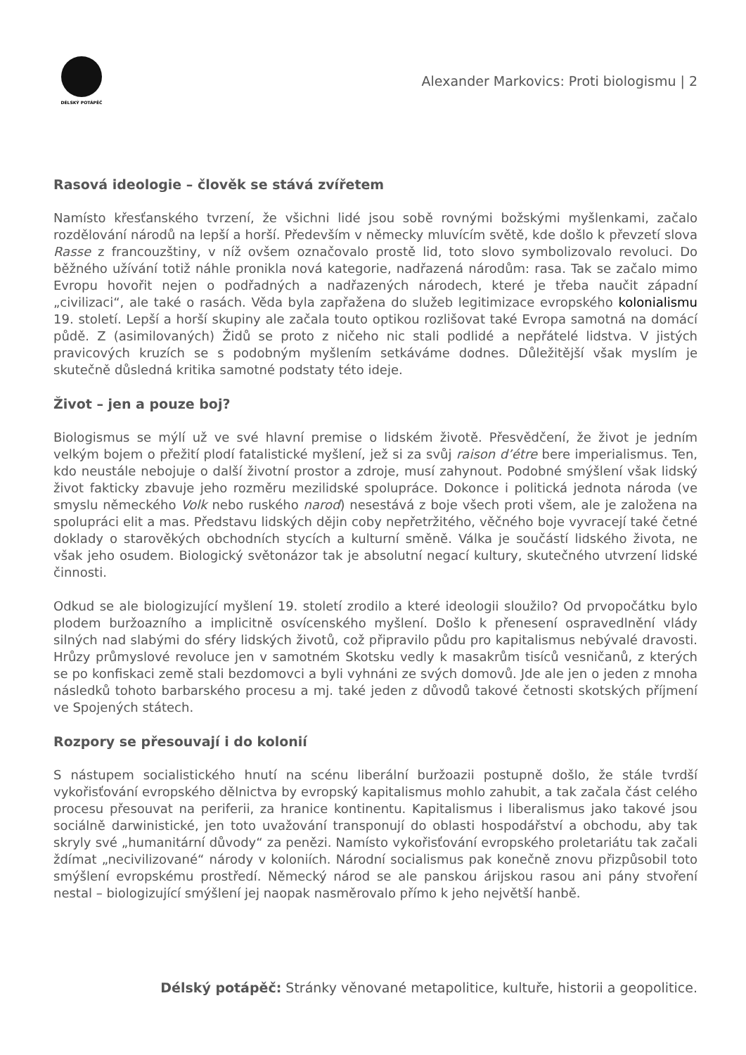DÉLSKÝ POTÁPĚČ
Alexander Markovics: Proti biologismu | 2
Rasová ideologie – člověk se stává zvířetem
Namísto křesťanského tvrzení, že všichni lidé jsou sobě rovnými božskými myšlenkami, začalo rozdělování národů na lepší a horší. Především v německy mluvícím světě, kde došlo k převzetí slova Rasse z francouzštiny, v níž ovšem označovalo prostě lid, toto slovo symbolizovalo revoluci. Do běžného užívání totiž náhle pronikla nová kategorie, nadřazená národům: rasa. Tak se začalo mimo Evropu hovořit nejen o podřadných a nadřazených národech, které je třeba naučit západní „civilizaci“, ale také o rasách. Věda byla zapřažena do služeb legitimizace evropského kolonialismu 19. století. Lepší a horší skupiny ale začala touto optikou rozlišovat také Evropa samotná na domácí půdě. Z (asimilovaných) Židů se proto z ničeho nic stali podlidé a nepřátelé lidstva. V jistých pravicových kruzích se s podobným myšlením setkáváme dodnes. Důležitější však myslím je skutečně důsledná kritika samotné podstaty této ideje.
Život – jen a pouze boj?
Biologismus se mýlí už ve své hlavní premise o lidském životě. Přesvědčení, že život je jedním velkým bojem o přežití plodí fatalistické myšlení, jež si za svůj raison d’étre bere imperialismus. Ten, kdo neustále nebojuje o další životní prostor a zdroje, musí zahynout. Podobné smýšlení však lidský život fakticky zbavuje jeho rozměru mezilidské spolupráce. Dokonce i politická jednota národa (ve smyslu německého Volk nebo ruského narod) nesestává z boje všech proti všem, ale je založena na spolupráci elit a mas. Představu lidských dějin coby nepřetržitého, věčného boje vyvracejí také četné doklady o starověkých obchodních stycích a kulturní směně. Válka je součástí lidského života, ne však jeho osudem. Biologický světonázor tak je absolutní negací kultury, skutečného utvrzení lidské činnosti.
Odkud se ale biologizující myšlení 19. století zrodilo a které ideologii sloužilo? Od prvopočátku bylo plodem buržoazního a implicitně osvícenského myšlení. Došlo k přenesení ospravedlnění vlády silných nad slabými do sféry lidských životů, což připravilo půdu pro kapitalismus nebývalé dravosti. Hrůzy průmyslové revoluce jen v samotném Skotsku vedly k masakrům tisíců vesničanů, z kterých se po konfiskaci země stali bezdomovci a byli vyhnáni ze svých domovů. Jde ale jen o jeden z mnoha následků tohoto barbarského procesu a mj. také jeden z důvodů takové četnosti skotských příjmení ve Spojených státech.
Rozpory se přesouvají i do kolonií
S nástupem socialistického hnutí na scénu liberální buržoazii postupně došlo, že stále tvrdší vykořisťování evropského dělnictva by evropský kapitalismus mohlo zahubit, a tak začala část celého procesu přesouvat na periferii, za hranice kontinentu. Kapitalismus i liberalismus jako takové jsou sociálně darwinistické, jen toto uvažování transponují do oblasti hospodářství a obchodu, aby tak skryly své „humanitární důvody“ za penězi. Namísto vykořisťování evropského proletariátu tak začali ždímat „necivilizované“ národy v koloniích. Národní socialismus pak konečně znovu přizpůsobil toto smýšlení evropskému prostředí. Německý národ se ale panskou árijskou rasou ani pány stvoření nestal – biologizující smýšlení jej naopak nasměrovalo přímo k jeho největší hanbě.
Délský potápěč: Stránky věnované metapolitice, kultuře, historii a geopolitice.